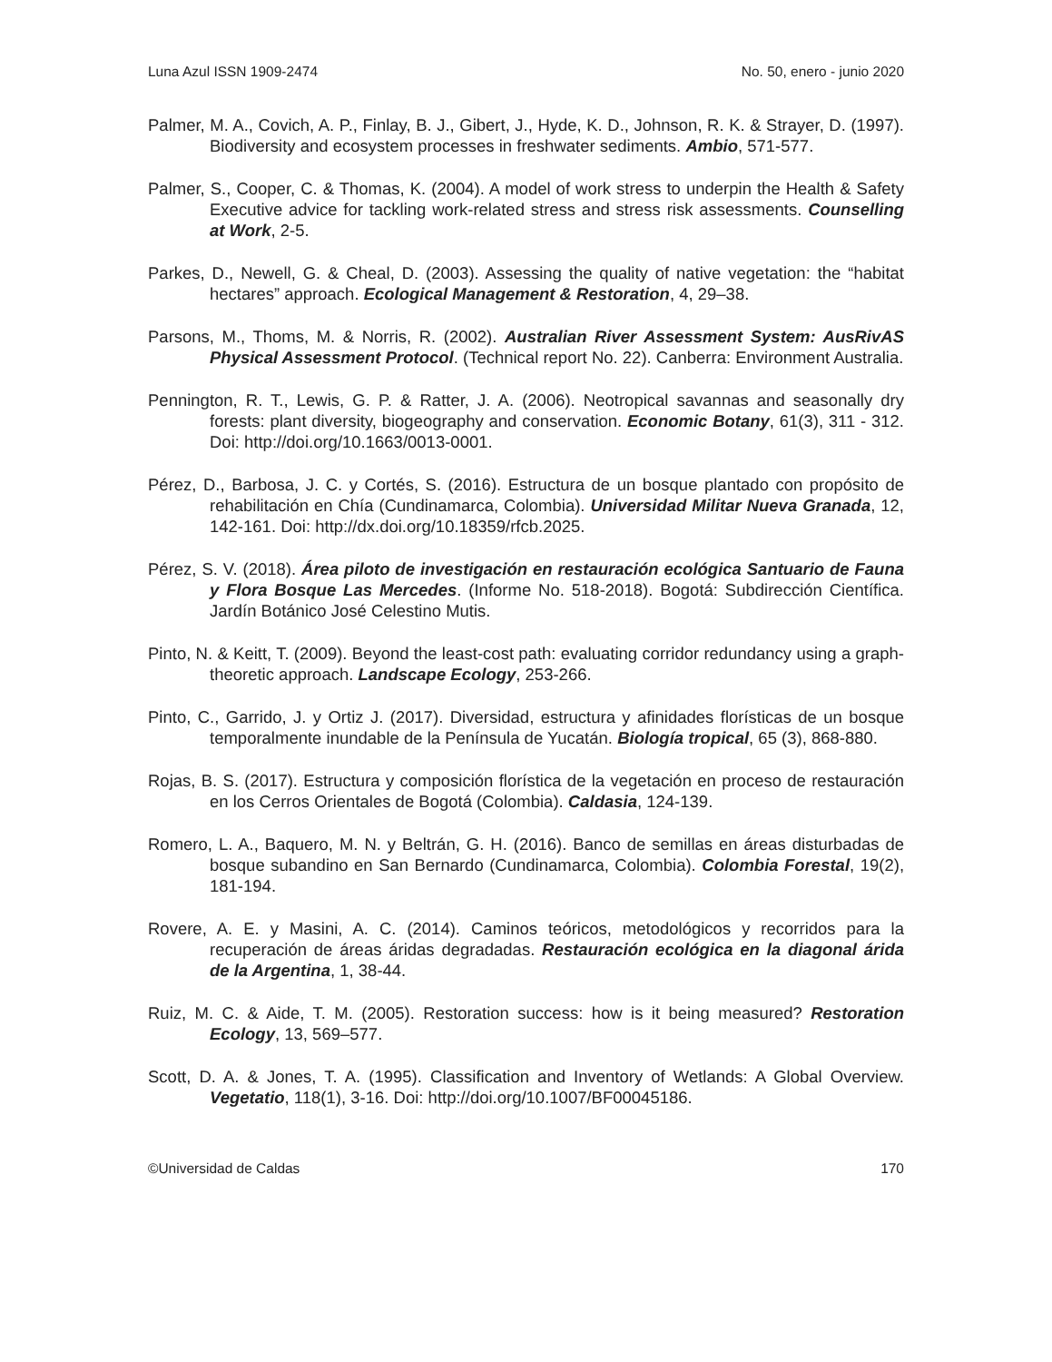Luna Azul ISSN 1909-2474 No. 50, enero - junio 2020
Palmer, M. A., Covich, A. P., Finlay, B. J., Gibert, J., Hyde, K. D., Johnson, R. K. & Strayer, D. (1997). Biodiversity and ecosystem processes in freshwater sediments. Ambio, 571-577.
Palmer, S., Cooper, C. & Thomas, K. (2004). A model of work stress to underpin the Health & Safety Executive advice for tackling work-related stress and stress risk assessments. Counselling at Work, 2-5.
Parkes, D., Newell, G. & Cheal, D. (2003). Assessing the quality of native vegetation: the “habitat hectares” approach. Ecological Management & Restoration, 4, 29–38.
Parsons, M., Thoms, M. & Norris, R. (2002). Australian River Assessment System: AusRivAS Physical Assessment Protocol. (Technical report No. 22). Canberra: Environment Australia.
Pennington, R. T., Lewis, G. P. & Ratter, J. A. (2006). Neotropical savannas and seasonally dry forests: plant diversity, biogeography and conservation. Economic Botany, 61(3), 311 - 312. Doi: http://doi.org/10.1663/0013-0001.
Pérez, D., Barbosa, J. C. y Cortés, S. (2016). Estructura de un bosque plantado con propósito de rehabilitación en Chía (Cundinamarca, Colombia). Universidad Militar Nueva Granada, 12, 142-161. Doi: http://dx.doi.org/10.18359/rfcb.2025.
Pérez, S. V. (2018). Área piloto de investigación en restauración ecológica Santuario de Fauna y Flora Bosque Las Mercedes. (Informe No. 518-2018). Bogotá: Subdirección Científica. Jardín Botánico José Celestino Mutis.
Pinto, N. & Keitt, T. (2009). Beyond the least-cost path: evaluating corridor redundancy using a graph-theoretic approach. Landscape Ecology, 253-266.
Pinto, C., Garrido, J. y Ortiz J. (2017). Diversidad, estructura y afinidades florísticas de un bosque temporalmente inundable de la Península de Yucatán. Biología tropical, 65 (3), 868-880.
Rojas, B. S. (2017). Estructura y composición florística de la vegetación en proceso de restauración en los Cerros Orientales de Bogotá (Colombia). Caldasia, 124-139.
Romero, L. A., Baquero, M. N. y Beltrán, G. H. (2016). Banco de semillas en áreas disturbadas de bosque subandino en San Bernardo (Cundinamarca, Colombia). Colombia Forestal, 19(2), 181-194.
Rovere, A. E. y Masini, A. C. (2014). Caminos teóricos, metodológicos y recorridos para la recuperación de áreas áridas degradadas. Restauración ecológica en la diagonal árida de la Argentina, 1, 38-44.
Ruiz, M. C. & Aide, T. M. (2005). Restoration success: how is it being measured? Restoration Ecology, 13, 569–577.
Scott, D. A. & Jones, T. A. (1995). Classification and Inventory of Wetlands: A Global Overview. Vegetatio, 118(1), 3-16. Doi: http://doi.org/10.1007/BF00045186.
©Universidad de Caldas 170